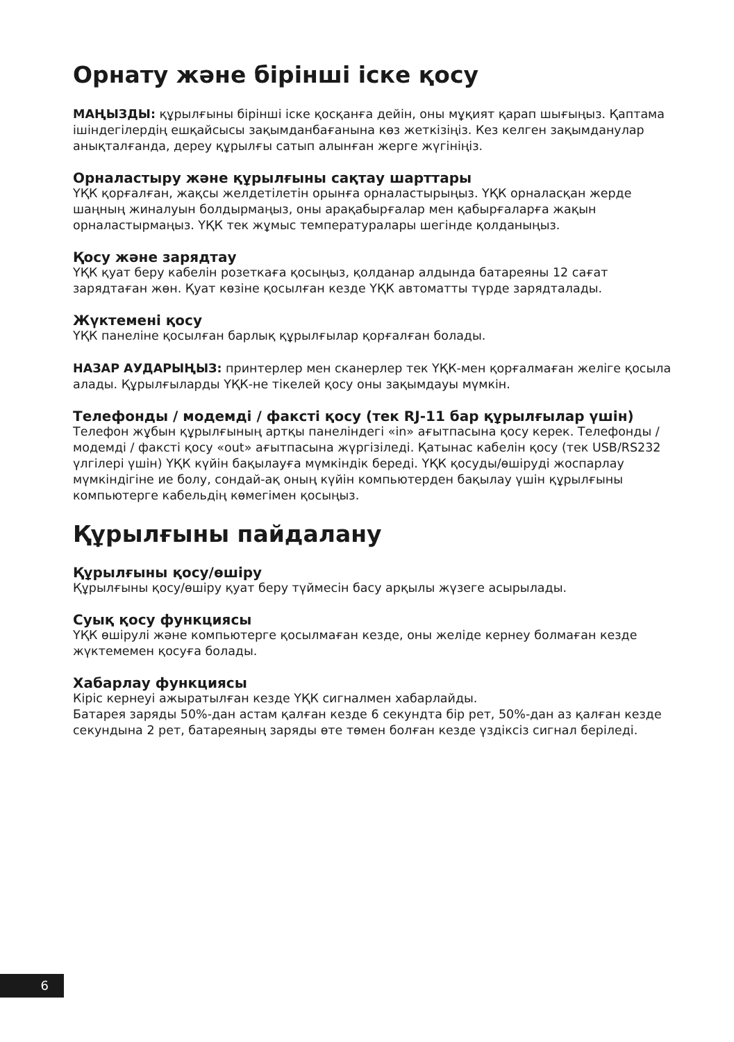Орнату және бірінші іске қосу
МАҢЫЗДЫ: құрылғыны бірінші іске қосқанға дейін, оны мұқият қарап шығыңыз. Қаптама ішіндегілердің ешқайсысы зақымданбағанына көз жеткізіңіз. Кез келген зақымданулар анықталғанда, дереу құрылғы сатып алынған жерге жүгініңіз.
Орналастыру және құрылғыны сақтау шарттары
ҮҚК қорғалған, жақсы желдетілетін орынға орналастырыңыз. ҮҚК орналасқан жерде шаңның жиналуын болдырмаңыз, оны арақабырғалар мен қабырғаларға жақын орналастырмаңыз. ҮҚК тек жұмыс температуралары шегінде қолданыңыз.
Қосу және зарядтау
ҮҚК қуат беру кабелін розеткаға қосыңыз, қолданар алдында батареяны 12 сағат зарядтаған жөн. Қуат көзіне қосылған кезде ҮҚК автоматты түрде зарядталады.
Жүктемені қосу
ҮҚК панеліне қосылған барлық құрылғылар қорғалған болады.
НАЗАР АУДАРЫҢЫЗ: принтерлер мен сканерлер тек ҮҚК-мен қорғалмаған желіге қосыла алады. Құрылғыларды ҮҚК-не тікелей қосу оны зақымдауы мүмкін.
Телефонды / модемді / факсті қосу (тек RJ-11 бар құрылғылар үшін)
Телефон жұбын құрылғының артқы панеліндегі «in» ағытпасына қосу керек. Телефонды / модемді / факсті қосу «out» ағытпасына жүргізіледі. Қатынас кабелін қосу (тек USB/RS232 үлгілері үшін) ҮҚК күйін бақылауға мүмкіндік береді. ҮҚК қосуды/өшіруді жоспарлау мүмкіндігіне ие болу, сондай-ақ оның күйін компьютерден бақылау үшін құрылғыны компьютерге кабельдің көмегімен қосыңыз.
Құрылғыны пайдалану
Құрылғыны қосу/өшіру
Құрылғыны қосу/өшіру қуат беру түймесін басу арқылы жүзеге асырылады.
Суық қосу функциясы
ҮҚК өшірулі және компьютерге қосылмаған кезде, оны желіде кернеу болмаған кезде жүктемемен қосуға болады.
Хабарлау функциясы
Кіріс кернеуі ажыратылған кезде ҮҚК сигналмен хабарлайды.
Батарея заряды 50%-дан астам қалған кезде 6 секундта бір рет, 50%-дан аз қалған кезде секундына 2 рет, батареяның заряды өте төмен болған кезде үздіксіз сигнал беріледі.
6